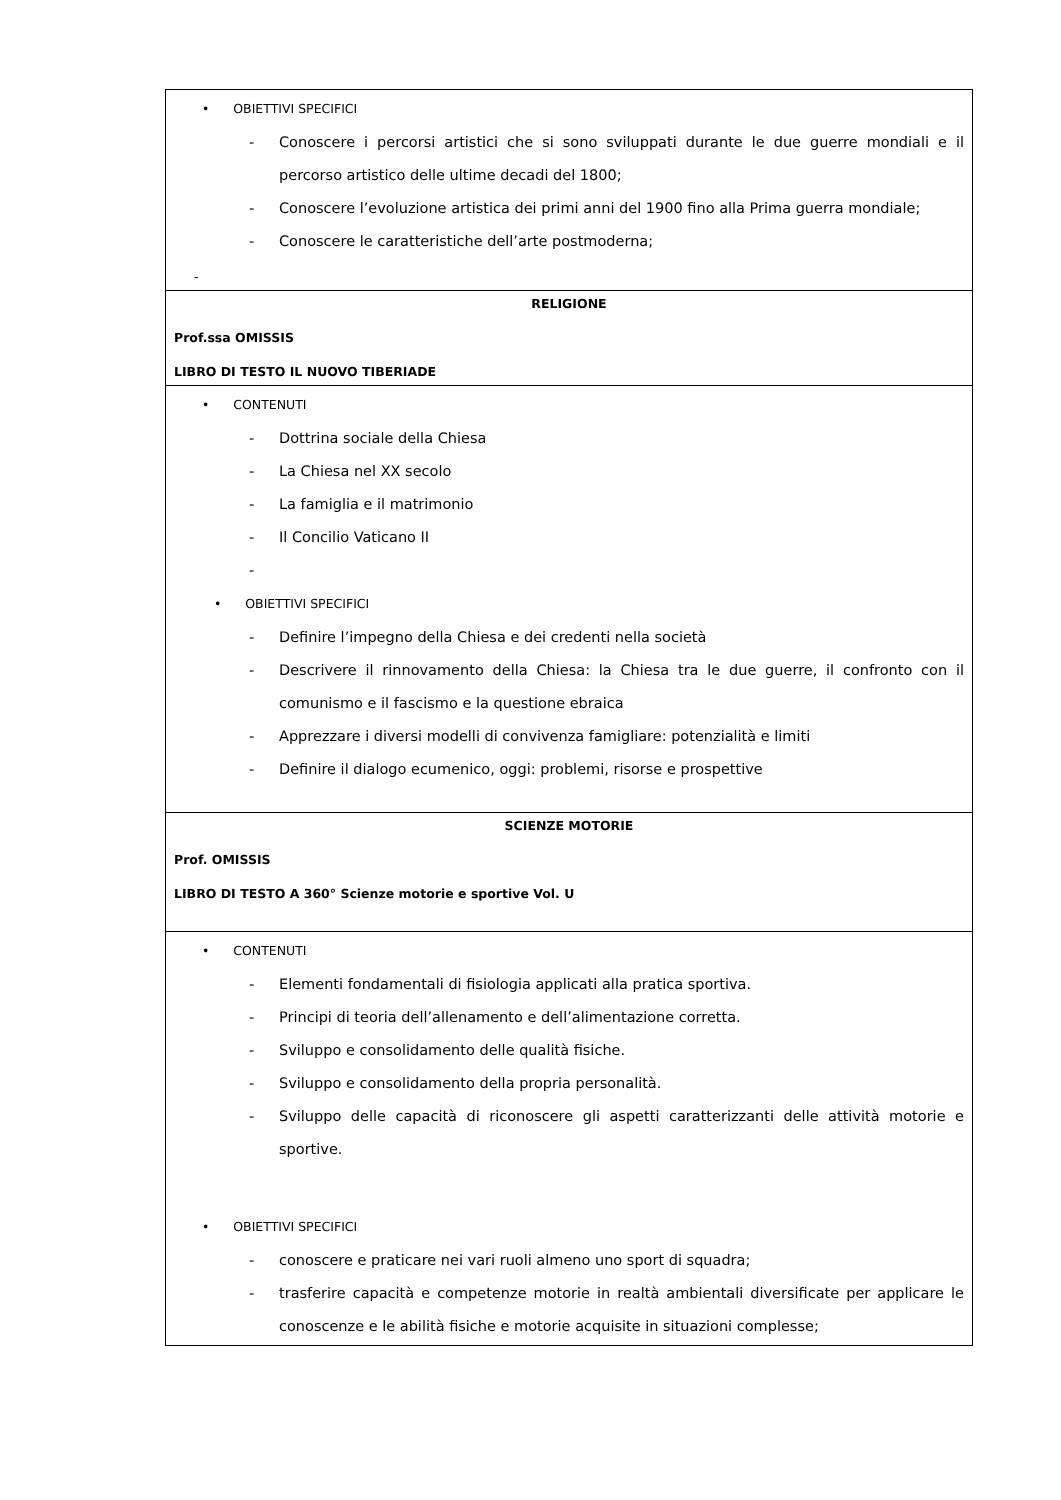| • OBIETTIVI SPECIFICI - Conoscere i percorsi artistici che si sono sviluppati durante le due guerre mondiali e il percorso artistico delle ultime decadi del 1800; - Conoscere l’evoluzione artistica dei primi anni del 1900 fino alla Prima guerra mondiale; - Conoscere le caratteristiche dell’arte postmoderna; - |
| RELIGIONE Prof.ssa OMISSIS LIBRO DI TESTO IL NUOVO TIBERIADE |
| • CONTENUTI - Dottrina sociale della Chiesa - La Chiesa nel XX secolo - La famiglia e il matrimonio - Il Concilio Vaticano II - • OBIETTIVI SPECIFICI - Definire l’impegno della Chiesa e dei credenti nella società - Descrivere il rinnovamento della Chiesa: la Chiesa tra le due guerre, il confronto con il comunismo e il fascismo e la questione ebraica - Apprezzare i diversi modelli di convivenza famigliare: potenzialità e limiti - Definire il dialogo ecumenico, oggi: problemi, risorse e prospettive |
| SCIENZE MOTORIE Prof. OMISSIS LIBRO DI TESTO A 360° Scienze motorie e sportive Vol. U |
| • CONTENUTI - Elementi fondamentali di fisiologia applicati alla pratica sportiva. - Principi di teoria dell’allenamento e dell’alimentazione corretta. - Sviluppo e consolidamento delle qualità fisiche. - Sviluppo e consolidamento della propria personalità. - Sviluppo delle capacità di riconoscere gli aspetti caratterizzanti delle attività motorie e sportive. • OBIETTIVI SPECIFICI - conoscere e praticare nei vari ruoli almeno uno sport di squadra; - trasferire capacità e competenze motorie in realtà ambientali diversificate per applicare le conoscenze e le abilità fisiche e motorie acquisite in situazioni complesse; |